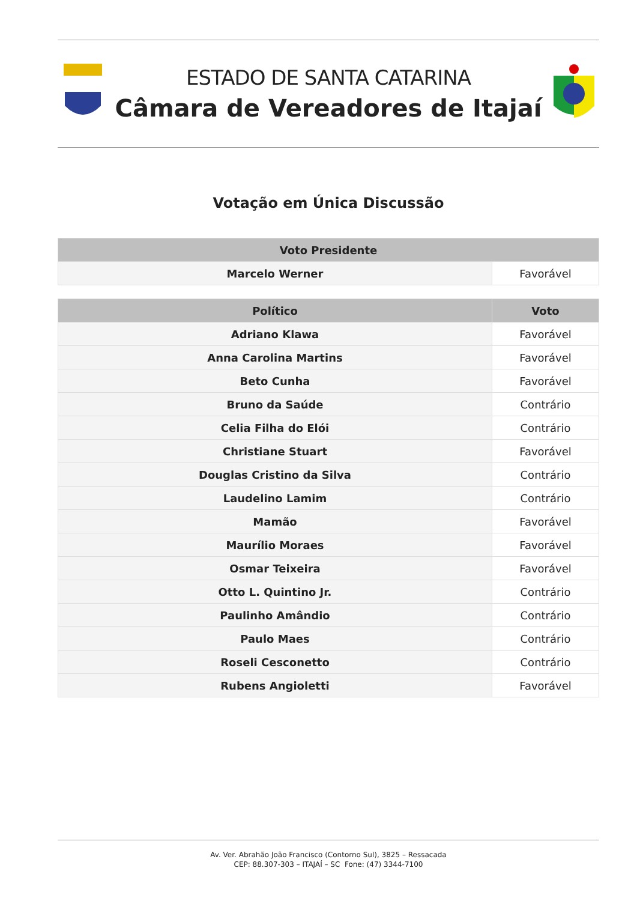ESTADO DE SANTA CATARINA
Câmara de Vereadores de Itajaí
Votação em Única Discussão
| Voto Presidente | |
| --- | --- |
| Marcelo Werner | Favorável |
| Político | Voto |
| --- | --- |
| Adriano Klawa | Favorável |
| Anna Carolina Martins | Favorável |
| Beto Cunha | Favorável |
| Bruno da Saúde | Contrário |
| Celia Filha do Elói | Contrário |
| Christiane Stuart | Favorável |
| Douglas Cristino da Silva | Contrário |
| Laudelino Lamim | Contrário |
| Mamão | Favorável |
| Maurílio Moraes | Favorável |
| Osmar Teixeira | Favorável |
| Otto L. Quintino Jr. | Contrário |
| Paulinho Amândio | Contrário |
| Paulo Maes | Contrário |
| Roseli Cesconetto | Contrário |
| Rubens Angioletti | Favorável |
Av. Ver. Abrahão João Francisco (Contorno Sul), 3825 – Ressacada
CEP: 88.307-303 – ITAJAÍ – SC Fone: (47) 3344-7100